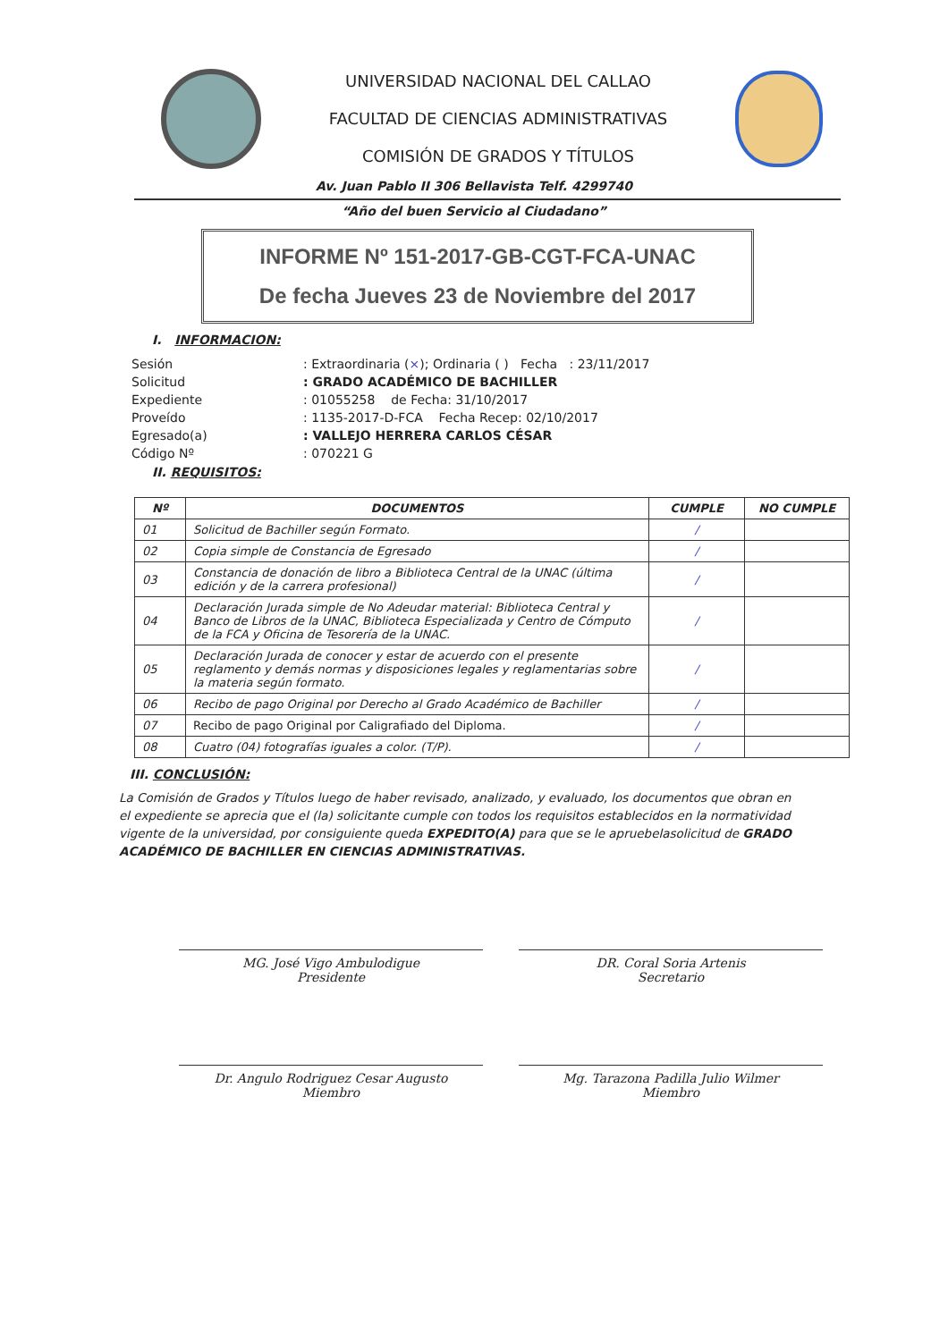UNIVERSIDAD NACIONAL DEL CALLAO
FACULTAD DE CIENCIAS ADMINISTRATIVAS
COMISIÓN DE GRADOS Y TÍTULOS
Av. Juan Pablo II 306 Bellavista Telf. 4299740
“Año del buen Servicio al Ciudadano”
INFORME Nº 151-2017-GB-CGT-FCA-UNAC
De fecha Jueves 23 de Noviembre del 2017
I. INFORMACION:
| Sesión | : Extraordinaria ( × ); Ordinaria ( ) Fecha : 23/11/2017 |
| Solicitud | : GRADO ACADÉMICO DE BACHILLER |
| Expediente | : 01055258 de Fecha: 31/10/2017 |
| Proveído | : 1135-2017-D-FCA Fecha Recep: 02/10/2017 |
| Egresado(a) | : VALLEJO HERRERA CARLOS CÉSAR |
| Código Nº | : 070221 G |
II. REQUISITOS:
| Nº | DOCUMENTOS | CUMPLE | NO CUMPLE |
| --- | --- | --- | --- |
| 01 | Solicitud de Bachiller según Formato. | / | |
| 02 | Copia simple de Constancia de Egresado | / | |
| 03 | Constancia de donación de libro a Biblioteca Central de la UNAC (última edición y de la carrera profesional) | / | |
| 04 | Declaración Jurada simple de No Adeudar material: Biblioteca Central y Banco de Libros de la UNAC, Biblioteca Especializada y Centro de Cómputo de la FCA y Oficina de Tesorería de la UNAC. | / | |
| 05 | Declaración Jurada de conocer y estar de acuerdo con el presente reglamento y demás normas y disposiciones legales y reglamentarias sobre la materia según formato. | / | |
| 06 | Recibo de pago Original por Derecho al Grado Académico de Bachiller | / | |
| 07 | Recibo de pago Original por Caligrafiado del Diploma. | / | |
| 08 | Cuatro (04) fotografías iguales a color. (T/P). | / | |
III. CONCLUSIÓN:
La Comisión de Grados y Títulos luego de haber revisado, analizado, y evaluado, los documentos que obran en el expediente se aprecia que el (la) solicitante cumple con todos los requisitos establecidos en la normatividad vigente de la universidad, por consiguiente queda EXPEDITO(A) para que se le apruebelasolicitud de GRADO ACADÉMICO DE BACHILLER EN CIENCIAS ADMINISTRATIVAS.
MG. José Vigo Ambulodigue
Presidente
DR. Coral Soria Artenis
Secretario
Dr. Angulo Rodriguez Cesar Augusto
Miembro
Mg. Tarazona Padilla Julio Wilmer
Miembro